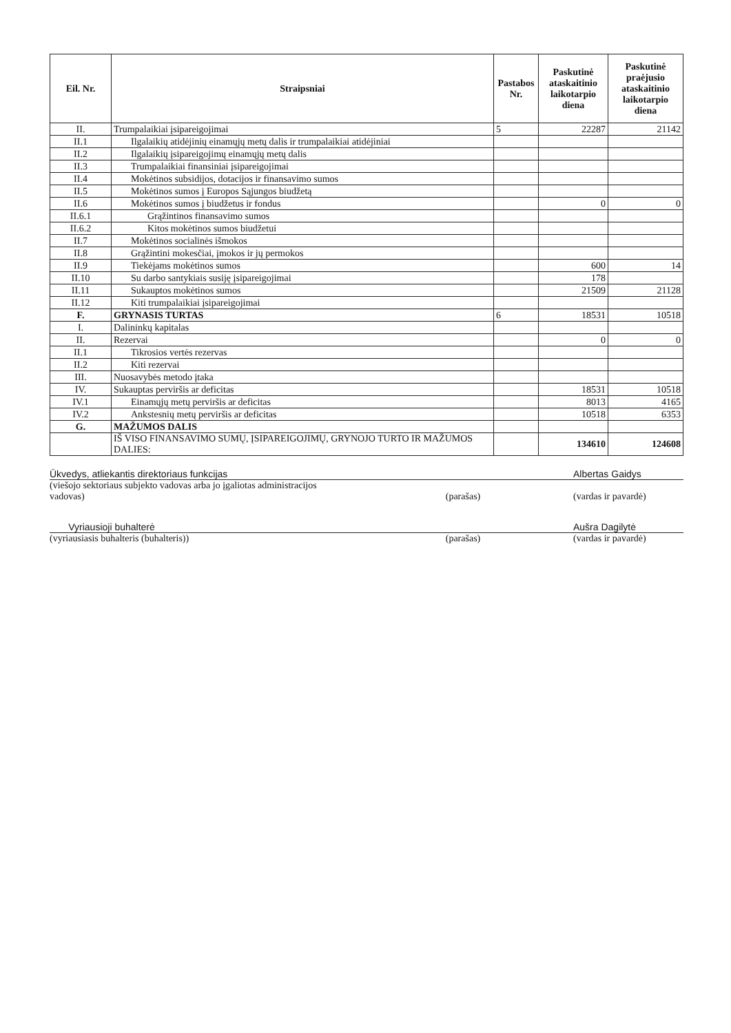| Eil. Nr. | Straipsniai | Pastabos Nr. | Paskutinė ataskaitinio laikotarpio diena | Paskutinė praėjusio ataskaitinio laikotarpio diena |
| --- | --- | --- | --- | --- |
| II. | Trumpalaikiai įsipareigojimai | 5 | 22287 | 21142 |
| II.1 | Ilgalaikių atidėjinių einamųjų metų dalis ir trumpalaikiai atidėjiniai | | | |
| II.2 | Ilgalaikių įsipareigojimų einamųjų metų dalis | | | |
| II.3 | Trumpalaikiai finansiniai įsipareigojimai | | | |
| II.4 | Mokėtinos subsidijos, dotacijos ir finansavimo sumos | | | |
| II.5 | Mokėtinos sumos į Europos Sąjungos biudžetą | | | |
| II.6 | Mokėtinos sumos į biudžetus ir fondus | | 0 | 0 |
| II.6.1 | Grąžintinos finansavimo sumos | | | |
| II.6.2 | Kitos mokėtinos sumos biudžetui | | | |
| II.7 | Mokėtinos socialinės išmokos | | | |
| II.8 | Grąžintini mokesčiai, įmokos ir jų permokos | | | |
| II.9 | Tiekėjams mokėtinos sumos | | 600 | 14 |
| II.10 | Su darbo santykiais susiję įsipareigojimai | | 178 | |
| II.11 | Sukauptos mokėtinos sumos | | 21509 | 21128 |
| II.12 | Kiti trumpalaikiai įsipareigojimai | | | |
| F. | GRYNASIS TURTAS | 6 | 18531 | 10518 |
| I. | Dalininkų kapitalas | | | |
| II. | Rezervai | | 0 | 0 |
| II.1 | Tikrosios vertės rezervas | | | |
| II.2 | Kiti rezervai | | | |
| III. | Nuosavybės metodo įtaka | | | |
| IV. | Sukauptas perviršis ar deficitas | | 18531 | 10518 |
| IV.1 | Einamųjų metų perviršis ar deficitas | | 8013 | 4165 |
| IV.2 | Ankstesnių metų perviršis ar deficitas | | 10518 | 6353 |
| G. | MAŽUMOS DALIS | | | |
| | IŠ VISO FINANSAVIMO SUMŲ, ĮSIPAREIGOJIMŲ, GRYNOJO TURTO IR MAŽUMOS DALIES: | | 134610 | 124608 |
Ūkvedys, atliekantis direktoriaus funkcijas Albertas Gaidys
(viešojo sektoriaus subjekto vadovas arba jo įgaliotas administracijos vadovas) (parašas) (vardas ir pavardė)
Vyriausioji buhalterė Aušra Dagilytė
(vyriausiasis buhalteris (buhalteris)) (parašas) (vardas ir pavardė)